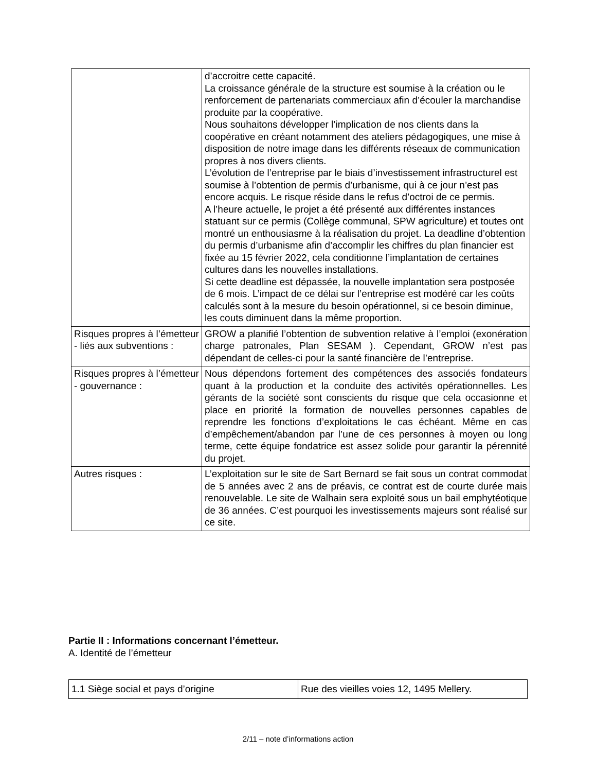| | d’accroitre cette capacité. La croissance générale de la structure est soumise à la création ou le renforcement de partenariats commerciaux afin d’écouler la marchandise produite par la coopérative. Nous souhaitons développer l’implication de nos clients dans la coopérative en créant notamment des ateliers pédagogiques, une mise à disposition de notre image dans les différents réseaux de communication propres à nos divers clients. L’évolution de l’entreprise par le biais d’investissement infrastructurel est soumise à l’obtention de permis d’urbanisme, qui à ce jour n’est pas encore acquis. Le risque réside dans le refus d’octroi de ce permis. A l’heure actuelle, le projet a été présenté aux différentes instances statuant sur ce permis (Collège communal, SPW agriculture) et toutes ont montré un enthousiasme à la réalisation du projet. La deadline d’obtention du permis d’urbanisme afin d’accomplir les chiffres du plan financier est fixée au 15 février 2022, cela conditionne l’implantation de certaines cultures dans les nouvelles installations. Si cette deadline est dépassée, la nouvelle implantation sera postposée de 6 mois. L’impact de ce délai sur l’entreprise est modéré car les coûts calculés sont à la mesure du besoin opérationnel, si ce besoin diminue, les couts diminuent dans la même proportion. |
| Risques propres à l’émetteur - liés aux subventions : | GROW a planifié l’obtention de subvention relative à l’emploi (exonération charge patronales, Plan SESAM ). Cependant, GROW n’est pas dépendant de celles-ci pour la santé financière de l’entreprise. |
| Risques propres à l’émetteur - gouvernance : | Nous dépendons fortement des compétences des associés fondateurs quant à la production et la conduite des activités opérationnelles. Les gérants de la société sont conscients du risque que cela occasionne et place en priorité la formation de nouvelles personnes capables de reprendre les fonctions d’exploitations le cas échéant. Même en cas d’empêchement/abandon par l’une de ces personnes à moyen ou long terme, cette équipe fondatrice est assez solide pour garantir la pérennité du projet. |
| Autres risques : | L’exploitation sur le site de Sart Bernard se fait sous un contrat commodat de 5 années avec 2 ans de préavis, ce contrat est de courte durée mais renouvelable. Le site de Walhain sera exploité sous un bail emphytéotique de 36 années. C’est pourquoi les investissements majeurs sont réalisé sur ce site. |
Partie II : Informations concernant l’émetteur.
A. Identité de l’émetteur
| 1.1 Siège social et pays d’origine | Rue des vieilles voies 12, 1495 Mellery. |
2/11 – note d’informations action